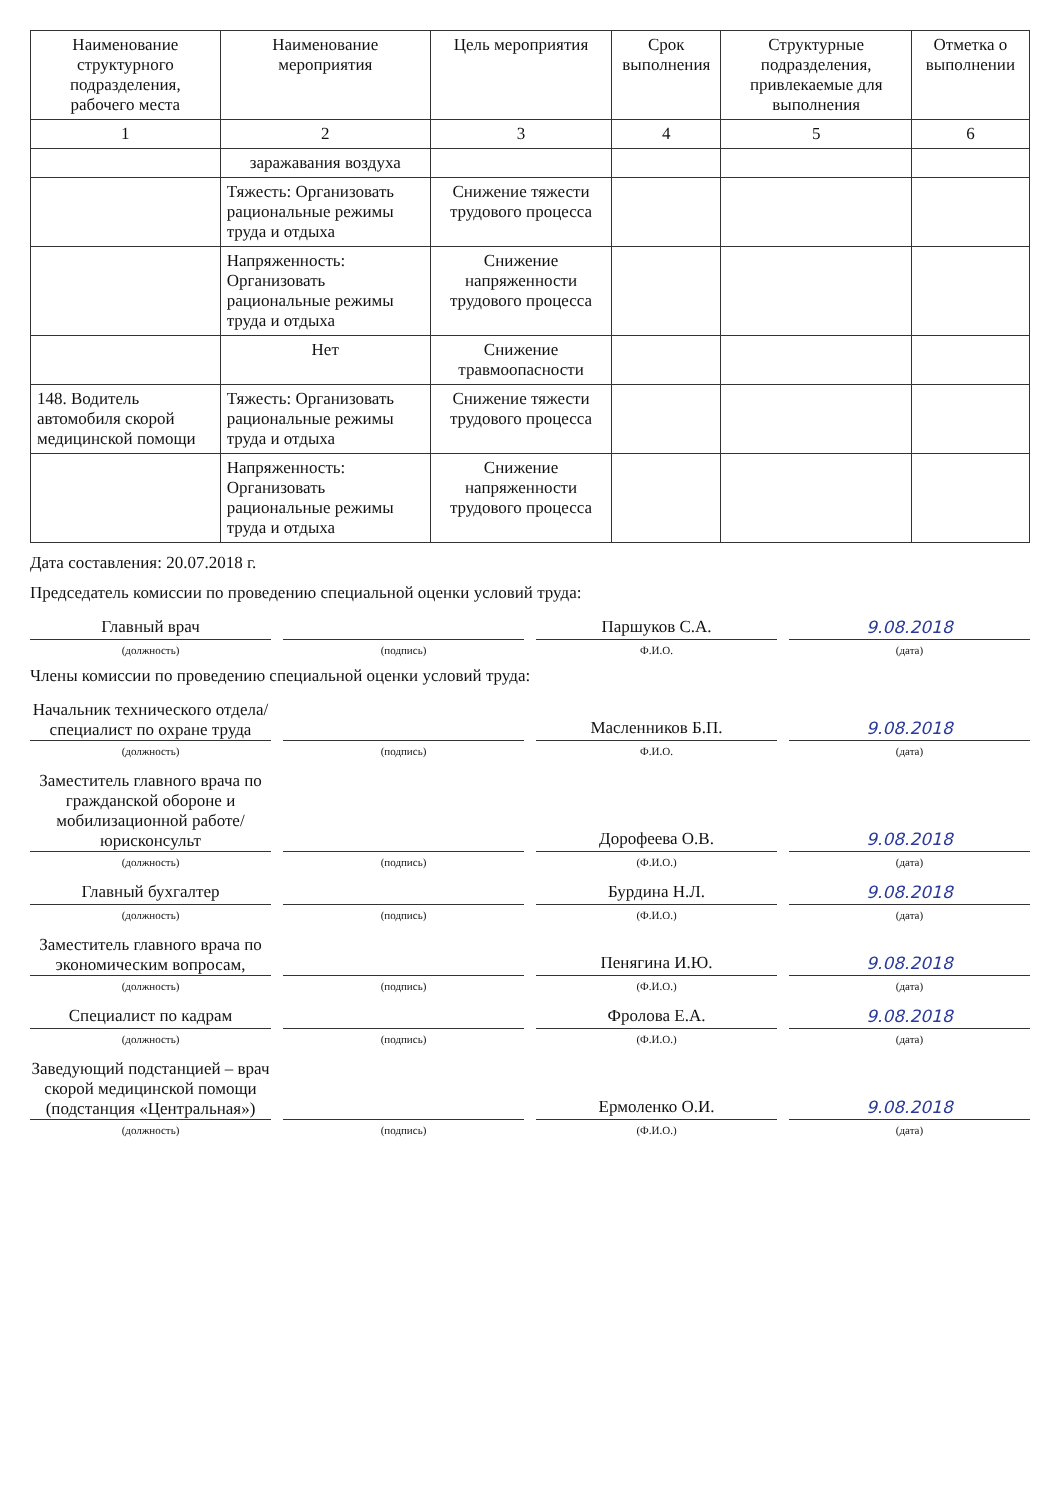| Наименование структурного подразделения, рабочего места | Наименование мероприятия | Цель мероприятия | Срок выполнения | Структурные подразделения, привлекаемые для выполнения | Отметка о выполнении |
| --- | --- | --- | --- | --- | --- |
| 1 | 2 | 3 | 4 | 5 | 6 |
| | заражавания воздуха | | | | |
| | Тяжесть: Организовать рациональные режимы труда и отдыха | Снижение тяжести трудового процесса | | | |
| | Напряженность: Организовать рациональные режимы труда и отдыха | Снижение напряженности трудового процесса | | | |
| | Нет | Снижение травмоопасности | | | |
| 148. Водитель автомобиля скорой медицинской помощи | Тяжесть: Организовать рациональные режимы труда и отдыха | Снижение тяжести трудового процесса | | | |
| | Напряженность: Организовать рациональные режимы труда и отдыха | Снижение напряженности трудового процесса | | | |
Дата составления: 20.07.2018 г.
Председатель комиссии по проведению специальной оценки условий труда:
Главный врач
Паршуков С.А.
9.08.2018
(должность) (подпись) Ф.И.О. (дата)
Члены комиссии по проведению специальной оценки условий труда:
Начальник технического отдела/специалист по охране труда
Масленников Б.П.
9.08.2018
(должность) (подпись) Ф.И.О. (дата)
Заместитель главного врача по гражданской обороне и мобилизационной работе/юрисконсульт
Дорофеева О.В.
9.08.2018
(должность) (подпись) (Ф.И.О.) (дата)
Главный бухгалтер
Бурдина Н.Л.
9.08.2018
(должность) (подпись) (Ф.И.О.) (дата)
Заместитель главного врача по экономическим вопросам,
Пенягина И.Ю.
9.08.2018
(должность) (подпись) (Ф.И.О.) (дата)
Специалист по кадрам
Фролова Е.А.
9.08.2018
(должность) (подпись) (Ф.И.О.) (дата)
Заведующий подстанцией – врач скорой медицинской помощи (подстанция «Центральная»)
Ермоленко О.И.
9.08.2018
(должность) (подпись) (Ф.И.О.) (дата)